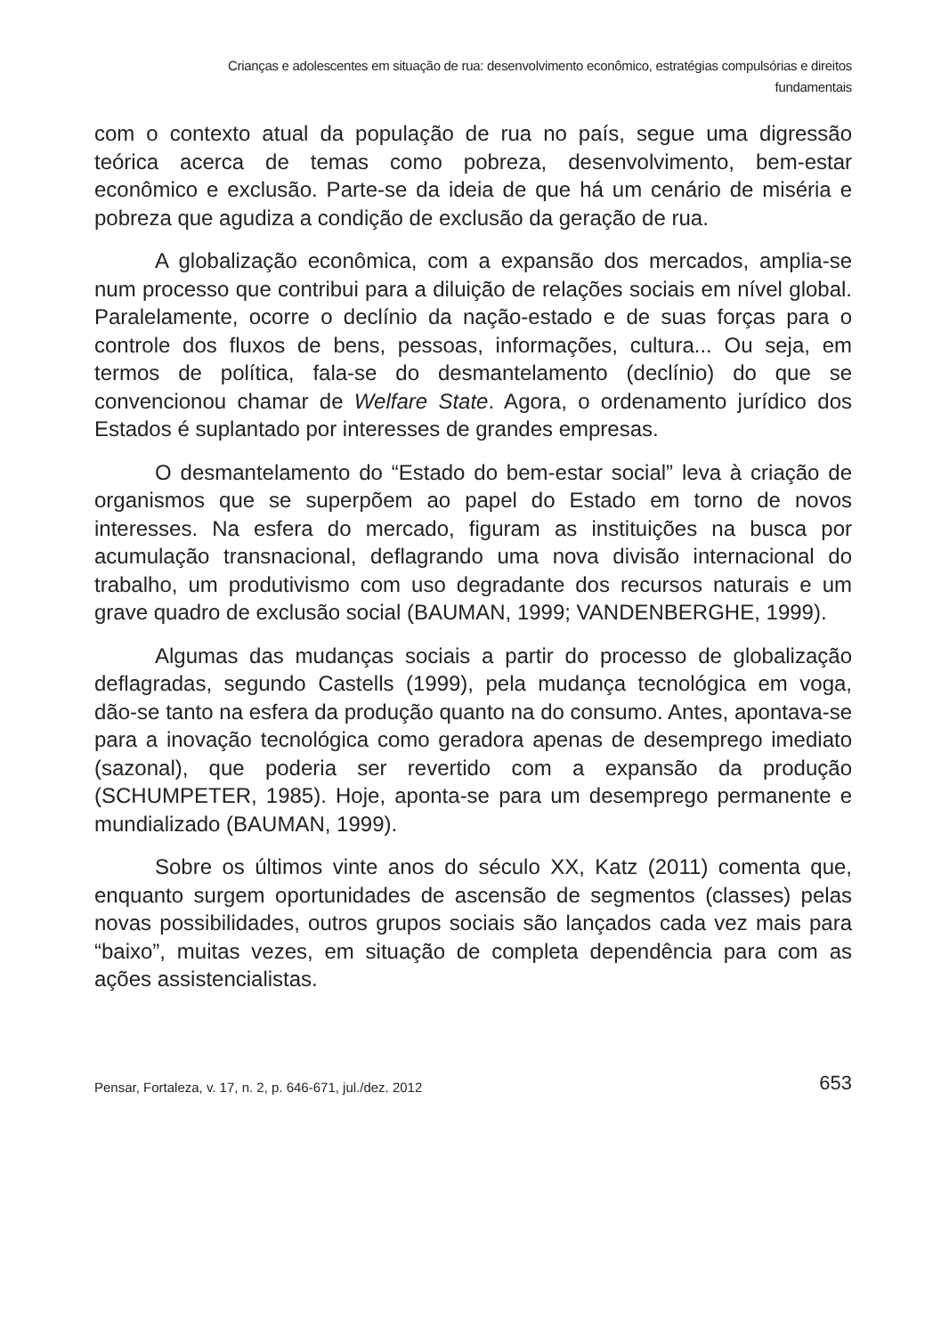Crianças e adolescentes em situação de rua: desenvolvimento econômico, estratégias compulsórias e direitos
fundamentais
com o contexto atual da população de rua no país, segue uma digressão teórica acerca de temas como pobreza, desenvolvimento, bem-estar econômico e exclusão. Parte-se da ideia de que há um cenário de miséria e pobreza que agudiza a condição de exclusão da geração de rua.
A globalização econômica, com a expansão dos mercados, amplia-se num processo que contribui para a diluição de relações sociais em nível global. Paralelamente, ocorre o declínio da nação-estado e de suas forças para o controle dos fluxos de bens, pessoas, informações, cultura... Ou seja, em termos de política, fala-se do desmantelamento (declínio) do que se convencionou chamar de Welfare State. Agora, o ordenamento jurídico dos Estados é suplantado por interesses de grandes empresas.
O desmantelamento do “Estado do bem-estar social” leva à criação de organismos que se superpõem ao papel do Estado em torno de novos interesses. Na esfera do mercado, figuram as instituições na busca por acumulação transnacional, deflagrando uma nova divisão internacional do trabalho, um produtivismo com uso degradante dos recursos naturais e um grave quadro de exclusão social (BAUMAN, 1999; VANDENBERGHE, 1999).
Algumas das mudanças sociais a partir do processo de globalização deflagradas, segundo Castells (1999), pela mudança tecnológica em voga, dão-se tanto na esfera da produção quanto na do consumo. Antes, apontava-se para a inovação tecnológica como geradora apenas de desemprego imediato (sazonal), que poderia ser revertido com a expansão da produção (SCHUMPETER, 1985). Hoje, aponta-se para um desemprego permanente e mundializado (BAUMAN, 1999).
Sobre os últimos vinte anos do século XX, Katz (2011) comenta que, enquanto surgem oportunidades de ascensão de segmentos (classes) pelas novas possibilidades, outros grupos sociais são lançados cada vez mais para “baixo”, muitas vezes, em situação de completa dependência para com as ações assistencialistas.
Pensar, Fortaleza, v. 17, n. 2, p. 646-671, jul./dez. 2012 653